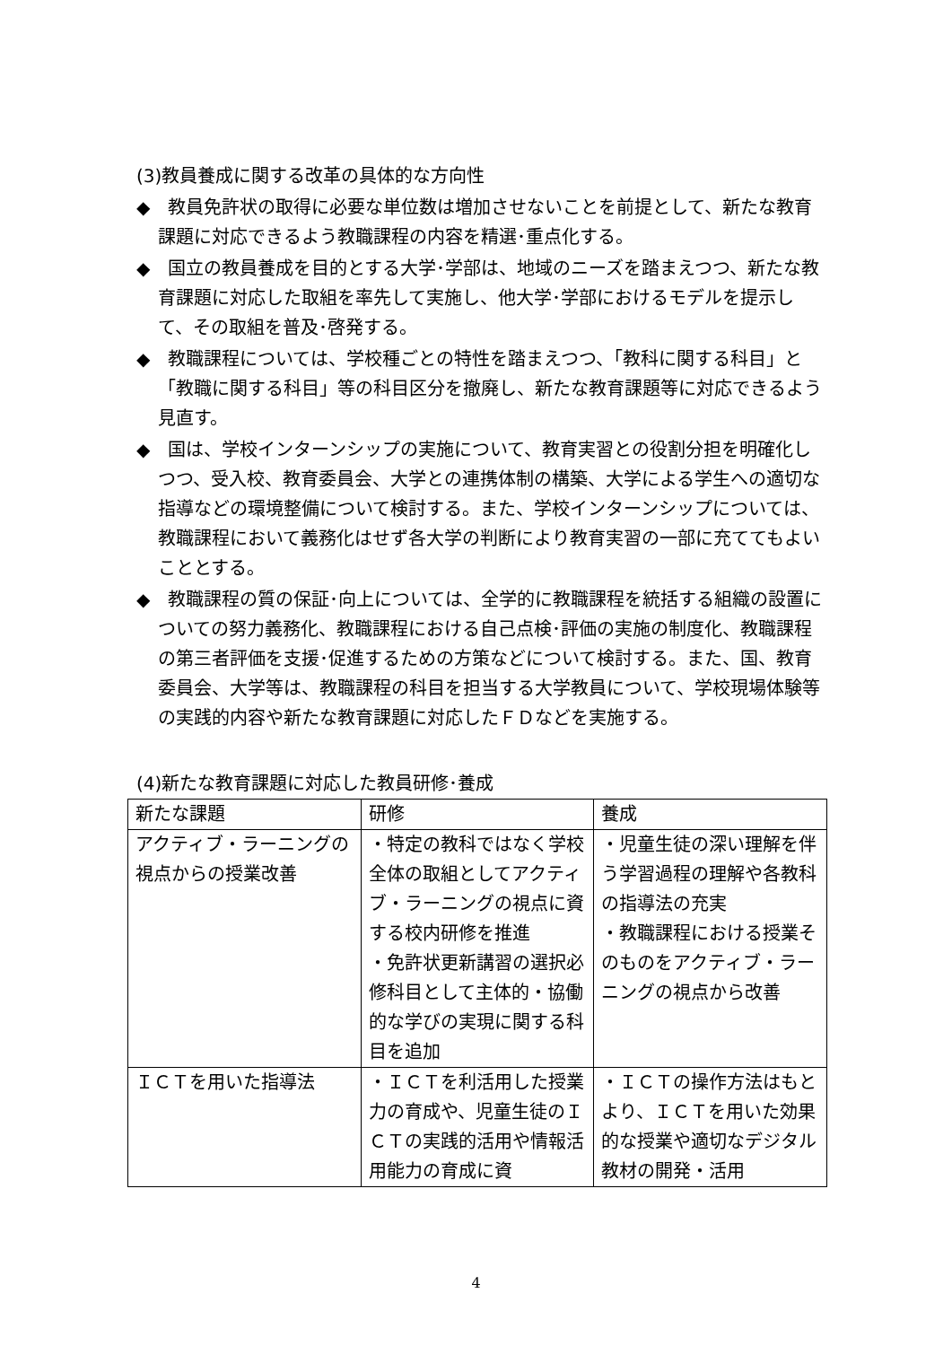(3)教員養成に関する改革の具体的な方向性
◆　教員免許状の取得に必要な単位数は増加させないことを前提として、新たな教育課題に対応できるよう教職課程の内容を精選･重点化する。
◆　国立の教員養成を目的とする大学･学部は、地域のニーズを踏まえつつ、新たな教育課題に対応した取組を率先して実施し、他大学･学部におけるモデルを提示して、その取組を普及･啓発する。
◆　教職課程については、学校種ごとの特性を踏まえつつ、「教科に関する科目」と「教職に関する科目」等の科目区分を撤廃し、新たな教育課題等に対応できるよう見直す。
◆　国は、学校インターンシップの実施について、教育実習との役割分担を明確化しつつ、受入校、教育委員会、大学との連携体制の構築、大学による学生への適切な指導などの環境整備について検討する。また、学校インターンシップについては、教職課程において義務化はせず各大学の判断により教育実習の一部に充ててもよいこととする。
◆　教職課程の質の保証･向上については、全学的に教職課程を統括する組織の設置についての努力義務化、教職課程における自己点検･評価の実施の制度化、教職課程の第三者評価を支援･促進するための方策などについて検討する。また、国、教育委員会、大学等は、教職課程の科目を担当する大学教員について、学校現場体験等の実践的内容や新たな教育課題に対応したＦＤなどを実施する。
(4)新たな教育課題に対応した教員研修･養成
| 新たな課題 | 研修 | 養成 |
| --- | --- | --- |
| アクティブ・ラーニングの視点からの授業改善 | ・特定の教科ではなく学校全体の取組としてアクティブ・ラーニングの視点に資する校内研修を推進 ・免許状更新講習の選択必修科目として主体的・協働的な学びの実現に関する科目を追加 | ・児童生徒の深い理解を伴う学習過程の理解や各教科の指導法の充実 ・教職課程における授業そのものをアクティブ・ラーニングの視点から改善 |
| ＩＣＴを用いた指導法 | ・ＩＣＴを利活用した授業力の育成や、児童生徒のＩＣＴの実践的活用や情報活用能力の育成に資 | ・ＩＣＴの操作方法はもとより、ＩＣＴを用いた効果的な授業や適切なデジタル教材の開発・活用 |
4